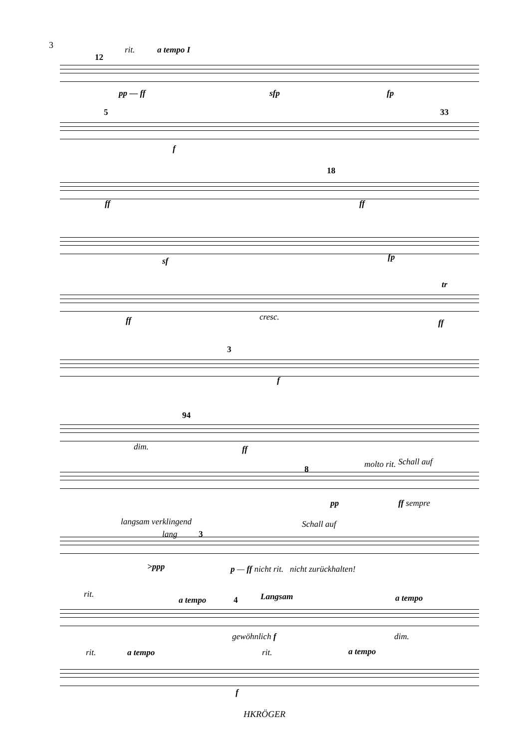3 rit. a tempo I
12
pp — ff sfp fp
5 33
f
18
ff ff
sf fp
cresc.
tr
ff ff
3
f
94
dim. ff
8 molto rit. Schall auf
pp ff sempre
langsam verklingend
lang 3
Schall auf
>ppp p — ff nicht rit. nicht zurückhalten!
rit.
a tempo 4 Langsam a tempo
gewöhnlich f dim.
rit. a tempo rit. a tempo
f
HKRÖGER